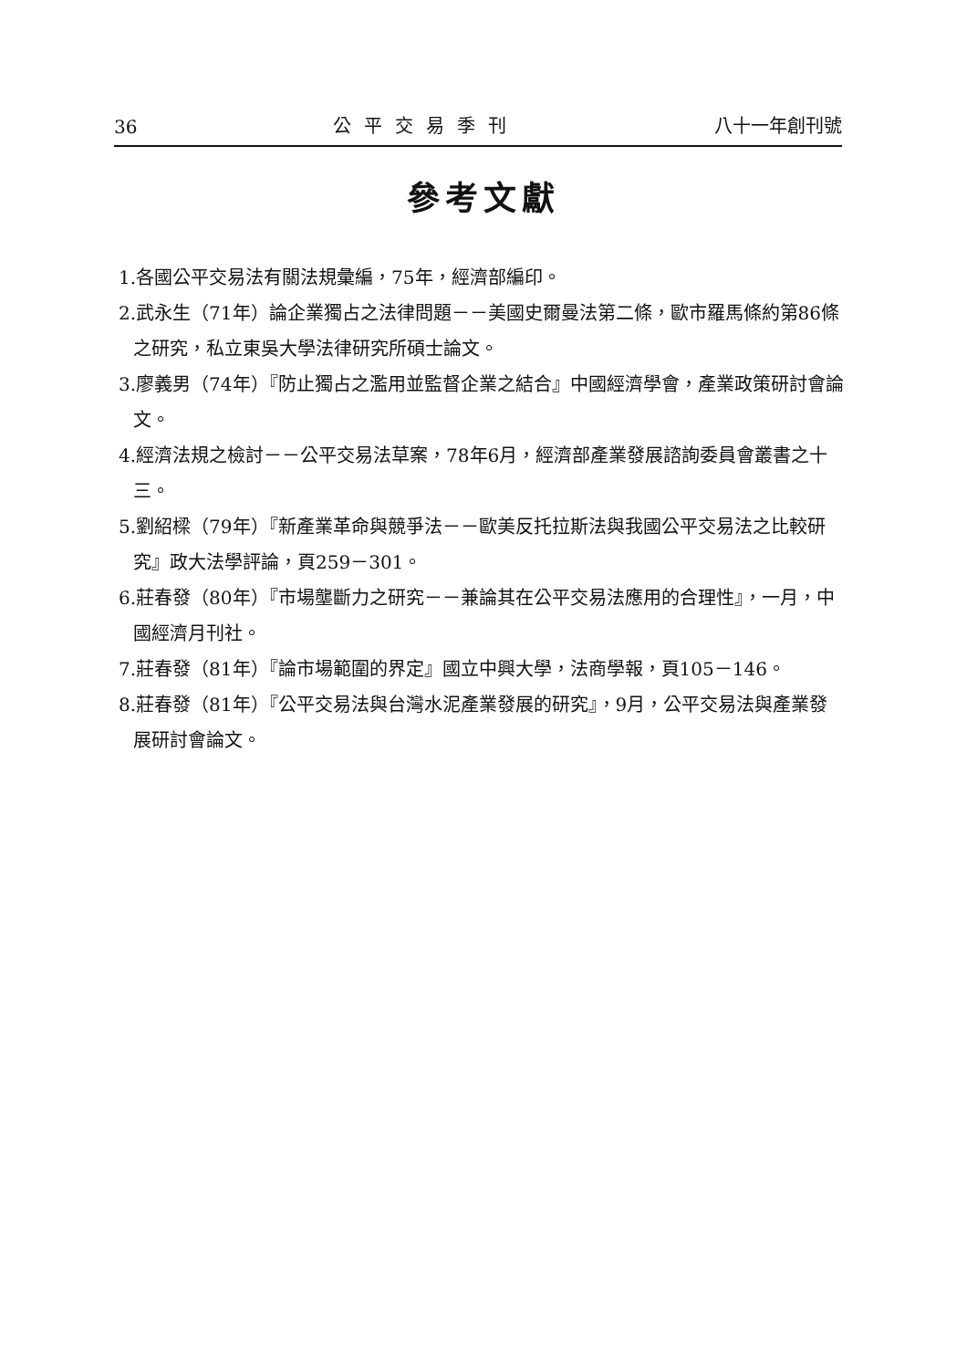36 公平交易季刊 八十一年創刊號
參考文獻
1.各國公平交易法有關法規彙編，75年，經濟部編印。
2.武永生（71年）論企業獨占之法律問題－－美國史爾曼法第二條，歐市羅馬條約第86條之研究，私立東吳大學法律研究所碩士論文。
3.廖義男（74年）『防止獨占之濫用並監督企業之結合』中國經濟學會，產業政策研討會論文。
4.經濟法規之檢討－－公平交易法草案，78年6月，經濟部產業發展諮詢委員會叢書之十三。
5.劉紹樑（79年）『新產業革命與競爭法－－歐美反托拉斯法與我國公平交易法之比較研究』政大法學評論，頁259－301。
6.莊春發（80年）『市場壟斷力之研究－－兼論其在公平交易法應用的合理性』，一月，中國經濟月刊社。
7.莊春發（81年）『論市場範圍的界定』國立中興大學，法商學報，頁105－146。
8.莊春發（81年）『公平交易法與台灣水泥產業發展的研究』，9月，公平交易法與產業發展研討會論文。